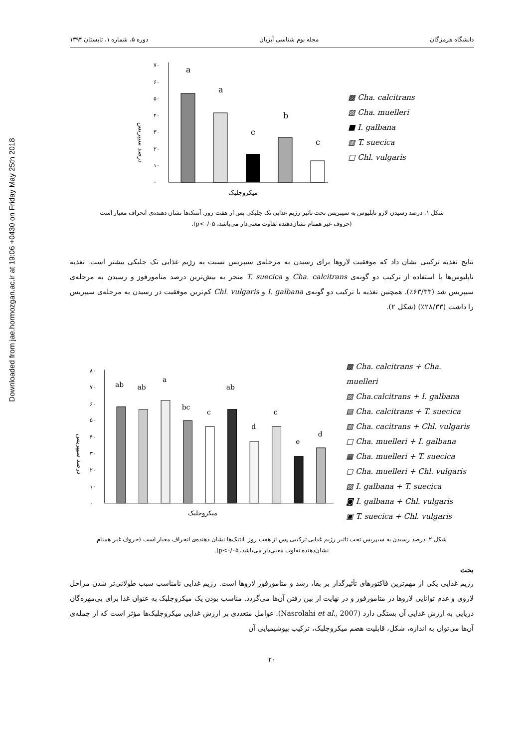Downloaded from jae.hormozgan.ac.ir at 19:06 +0430 on Friday May 25th 2018
دانشگاه هرمزگان مجله بوم شناسی آبزیان دوره ۵، شماره ۱، تابستان ۱۳۹۴
درصد سیپریس
۰
۱۰
۲۰
۳۰
۴۰
۵۰
۶۰
۷۰
a
a
c
b
c
میکروجلبک
▩ Cha. calcitrans
▧ Cha. muelleri
■ I. galbana
▨ T. suecica
□ Chl. vulgaris
شکل ۱. درصد رسیدن لارو ناپلیوس به سیپریس تحت تاثیر رژیم غذایی تک جلبکی پس از هفت روز. آنتنک‌ها نشان دهنده‌ی انحراف معیار است
(حروف غیر همنام نشان‌دهنده تفاوت معنی‌دار می‌باشد، p<۰/۰۵).
نتایج تغذیه ترکیبی نشان داد که موفقیت لاروها برای رسیدن به مرحله‌ی سیپریس نسبت به رژیم غذایی تک جلبکی بیشتر است. تغذیه ناپلیوس‌ها با استفاده از ترکیب دو گونه‌ی Cha. calcitrans و T. suecica منجر به بیش‌ترین درصد متامورفوز و رسیدن به مرحله‌ی سیپریس شد (۶۳/۳۳٪). همچنین تغذیه با ترکیب دو گونه‌ی I. galbana و Chl. vulgaris کم‌ترین موفقیت در رسیدن به مرحله‌ی سیپریس را داشت (۲۸/۳۳٪) (شکل ۲).
درصد سیپریس
۰
۱۰
۲۰
۳۰
۴۰
۵۰
۶۰
۷۰
۸۰
ab
ab
a
bc
c
ab
d
c
e
d
میکروجلبک
▩ Cha. calcitrans + Cha. muelleri
▧ Cha.calcitrans + I. galbana
▤ Cha. calcitrans + T. suecica
▨ Cha. cacitrans + Chl. vulgaris
□ Cha. muelleri + I. galbana
▦ Cha. muelleri + T. suecica
▢ Cha. muelleri + Chl. vulgaris
▧ I. galbana + T. suecica
◙ I. galbana + Chl. vulgaris
▣ T. suecica + Chl. vulgaris
شکل ۲. درصد رسیدن به سیپریس تحت تاثیر رژیم غذایی ترکیبی پس از هفت روز. آنتنک‌ها نشان دهنده‌ی انحراف معیار است (حروف غیر همنام
نشان‌دهنده تفاوت معنی‌دار می‌باشد، p<۰/۰۵).
بحث
رژیم غذایی یکی از مهم‌ترین فاکتورهای تأثیرگذار بر بقا، رشد و متامورفوز لاروها است. رژیم غذایی نامناسب سبب طولانی‌تر شدن مراحل لاروی و عدم توانایی لاروها در متامورفوز و در نهایت از بین رفتن آن‌ها می‌گردد. مناسب بودن یک میکروجلبک به عنوان غذا برای بی‌مهره‌گان دریایی به ارزش غذایی آن بستگی دارد (Nasrolahi et al., 2007). عوامل متعددی بر ارزش غذایی میکروجلبک‌ها مؤثر است که از جمله‌ی آن‌ها می‌توان به اندازه، شکل، قابلیت هضم میکروجلبک، ترکیب بیوشیمیایی آن
۲۰